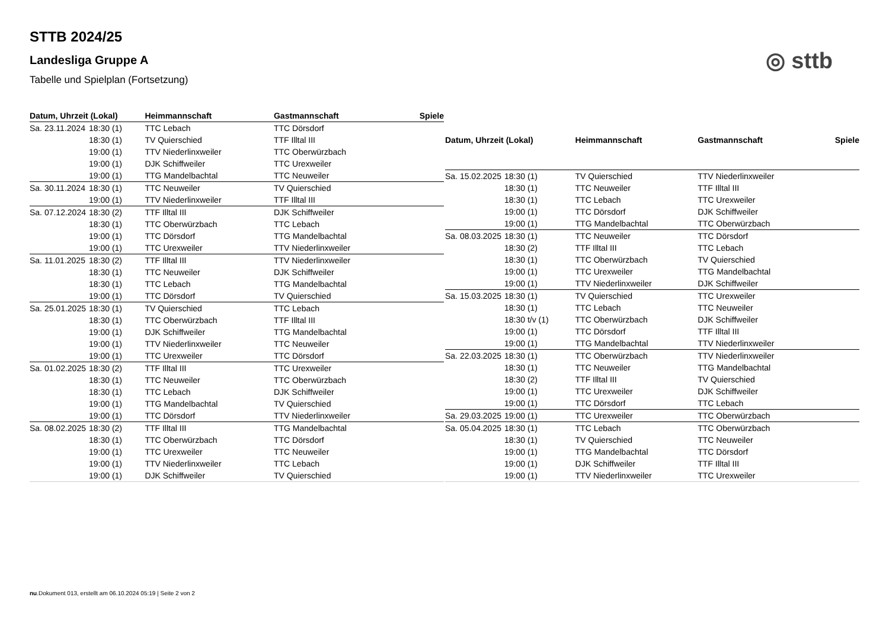◎ sttb
STTB 2024/25
Landesliga Gruppe A
Tabelle und Spielplan (Fortsetzung)
| Datum, Uhrzeit (Lokal) | | Heimmannschaft | Gastmannschaft | Spiele |
| --- | --- | --- | --- | --- |
| Sa. 23.11.2024 | 18:30 (1) | TTC Lebach | TTC Dörsdorf | |
| | 18:30 (1) | TV Quierschied | TTF Illtal III | |
| | 19:00 (1) | TTV Niederlinxweiler | TTC Oberwürzbach | |
| | 19:00 (1) | DJK Schiffweiler | TTC Urexweiler | |
| | 19:00 (1) | TTG Mandelbachtal | TTC Neuweiler | |
| Sa. 30.11.2024 | 18:30 (1) | TTC Neuweiler | TV Quierschied | |
| | 19:00 (1) | TTV Niederlinxweiler | TTF Illtal III | |
| Sa. 07.12.2024 | 18:30 (2) | TTF Illtal III | DJK Schiffweiler | |
| | 18:30 (1) | TTC Oberwürzbach | TTC Lebach | |
| | 19:00 (1) | TTC Dörsdorf | TTG Mandelbachtal | |
| | 19:00 (1) | TTC Urexweiler | TTV Niederlinxweiler | |
| Sa. 11.01.2025 | 18:30 (2) | TTF Illtal III | TTV Niederlinxweiler | |
| | 18:30 (1) | TTC Neuweiler | DJK Schiffweiler | |
| | 18:30 (1) | TTC Lebach | TTG Mandelbachtal | |
| | 19:00 (1) | TTC Dörsdorf | TV Quierschied | |
| Sa. 25.01.2025 | 18:30 (1) | TV Quierschied | TTC Lebach | |
| | 18:30 (1) | TTC Oberwürzbach | TTF Illtal III | |
| | 19:00 (1) | DJK Schiffweiler | TTG Mandelbachtal | |
| | 19:00 (1) | TTV Niederlinxweiler | TTC Neuweiler | |
| | 19:00 (1) | TTC Urexweiler | TTC Dörsdorf | |
| Sa. 01.02.2025 | 18:30 (2) | TTF Illtal III | TTC Urexweiler | |
| | 18:30 (1) | TTC Neuweiler | TTC Oberwürzbach | |
| | 18:30 (1) | TTC Lebach | DJK Schiffweiler | |
| | 19:00 (1) | TTG Mandelbachtal | TV Quierschied | |
| | 19:00 (1) | TTC Dörsdorf | TTV Niederlinxweiler | |
| Sa. 08.02.2025 | 18:30 (2) | TTF Illtal III | TTG Mandelbachtal | |
| | 18:30 (1) | TTC Oberwürzbach | TTC Dörsdorf | |
| | 19:00 (1) | TTC Urexweiler | TTC Neuweiler | |
| | 19:00 (1) | TTV Niederlinxweiler | TTC Lebach | |
| | 19:00 (1) | DJK Schiffweiler | TV Quierschied | |
| Datum, Uhrzeit (Lokal) | | Heimmannschaft | Gastmannschaft | Spiele |
| --- | --- | --- | --- | --- |
| Sa. 15.02.2025 | 18:30 (1) | TV Quierschied | TTV Niederlinxweiler | |
| | 18:30 (1) | TTC Neuweiler | TTF Illtal III | |
| | 18:30 (1) | TTC Lebach | TTC Urexweiler | |
| | 19:00 (1) | TTC Dörsdorf | DJK Schiffweiler | |
| | 19:00 (1) | TTG Mandelbachtal | TTC Oberwürzbach | |
| Sa. 08.03.2025 | 18:30 (1) | TTC Neuweiler | TTC Dörsdorf | |
| | 18:30 (2) | TTF Illtal III | TTC Lebach | |
| | 18:30 (1) | TTC Oberwürzbach | TV Quierschied | |
| | 19:00 (1) | TTC Urexweiler | TTG Mandelbachtal | |
| | 19:00 (1) | TTV Niederlinxweiler | DJK Schiffweiler | |
| Sa. 15.03.2025 | 18:30 (1) | TV Quierschied | TTC Urexweiler | |
| | 18:30 (1) | TTC Lebach | TTC Neuweiler | |
| | 18:30 t/v (1) | TTC Oberwürzbach | DJK Schiffweiler | |
| | 19:00 (1) | TTC Dörsdorf | TTF Illtal III | |
| | 19:00 (1) | TTG Mandelbachtal | TTV Niederlinxweiler | |
| Sa. 22.03.2025 | 18:30 (1) | TTC Oberwürzbach | TTV Niederlinxweiler | |
| | 18:30 (1) | TTC Neuweiler | TTG Mandelbachtal | |
| | 18:30 (2) | TTF Illtal III | TV Quierschied | |
| | 19:00 (1) | TTC Urexweiler | DJK Schiffweiler | |
| | 19:00 (1) | TTC Dörsdorf | TTC Lebach | |
| Sa. 29.03.2025 | 19:00 (1) | TTC Urexweiler | TTC Oberwürzbach | |
| Sa. 05.04.2025 | 18:30 (1) | TTC Lebach | TTC Oberwürzbach | |
| | 18:30 (1) | TV Quierschied | TTC Neuweiler | |
| | 19:00 (1) | TTG Mandelbachtal | TTC Dörsdorf | |
| | 19:00 (1) | DJK Schiffweiler | TTF Illtal III | |
| | 19:00 (1) | TTV Niederlinxweiler | TTC Urexweiler | |
nu.Dokument 013, erstellt am 06.10.2024 05:19 | Seite 2 von 2